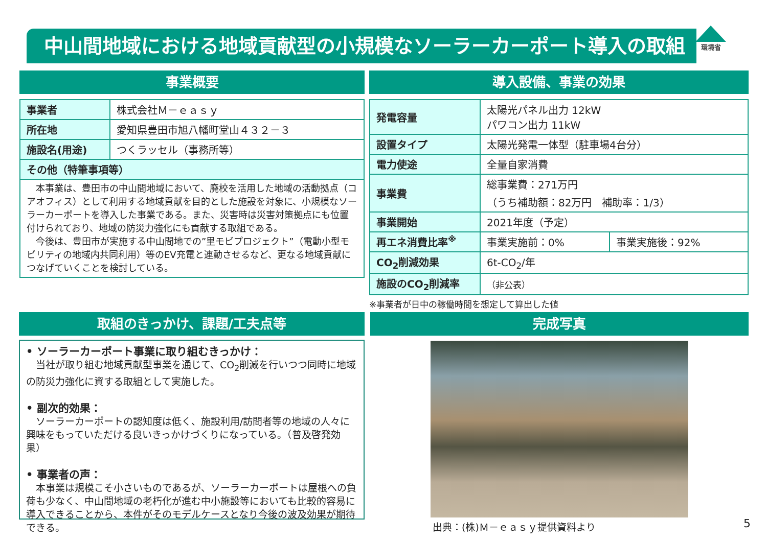中山間地域における地域貢献型の小規模なソーラーカーポート導入の取組 環境省
事業概要
| 事業者 | 株式会社Ｍ－ｅａｓｙ |
| 所在地 | 愛知県豊田市旭八幡町堂山４３２－３ |
| 施設名(用途) | つくラッセル（事務所等） |
| その他（特筆事項等） | |
| 本事業は、豊田市の中山間地域において、廃校を活用した地域の活動拠点（コアオフィス）として利用する地域貢献を目的とした施設を対象に、小規模なソーラーカーポートを導入した事業である。また、災害時は災害対策拠点にも位置付けられており、地域の防災力強化にも貢献する取組である。 今後は、豊田市が実施する中山間地での”里モビプロジェクト”（電動小型モビリティの地域内共同利用）等のEV充電と連動させるなど、更なる地域貢献につなげていくことを検討している。 | |
導入設備、事業の効果
| 発電容量 | 太陽光パネル出力 12kW パワコン出力 11kW | |
| 設置タイプ | 太陽光発電一体型（駐車場4台分） | |
| 電力使途 | 全量自家消費 | |
| 事業費 | 総事業費：271万円 （うち補助額：82万円 補助率：1/3） | |
| 事業開始 | 2021年度（予定） | |
| 再エネ消費比率<sup>※</sup> | 事業実施前：0% | 事業実施後：92% |
| CO<sub>2</sub>削減効果 | 6t-CO<sub>2</sub>/年 | |
| 施設のCO<sub>2</sub>削減率 | （非公表） | |
※事業者が日中の稼働時間を想定して算出した値
取組のきっかけ、課題/工夫点等
• ソーラーカーポート事業に取り組むきっかけ：
　当社が取り組む地域貢献型事業を通じて、CO<sub>2</sub>削減を行いつつ同時に地域の防災力強化に資する取組として実施した。
• 副次的効果：
　ソーラーカーポートの認知度は低く、施設利用/訪問者等の地域の人々に興味をもっていただける良いきっかけづくりになっている。（普及啓発効果）
• 事業者の声：
　本事業は規模こそ小さいものであるが、ソーラーカーポートは屋根への負荷も少なく、中山間地域の老朽化が進む中小施設等においても比較的容易に導入できることから、本件がそのモデルケースとなり今後の波及効果が期待できる。
完成写真
出典：(株)Ｍ－ｅａｓｙ提供資料より
5